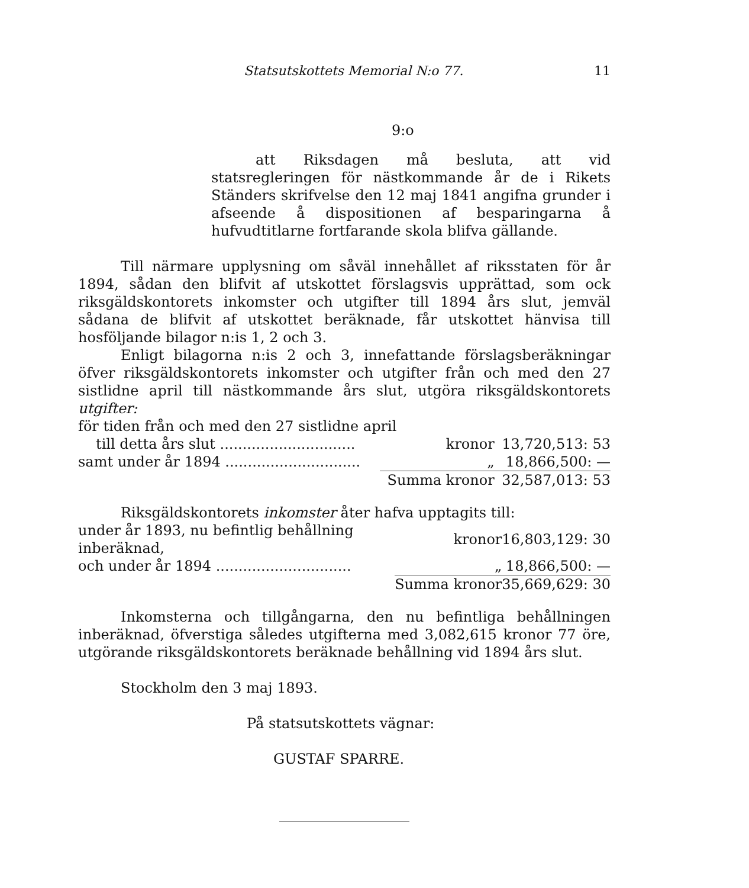Statsutskottets Memorial N:o 77. 11
9:o
att Riksdagen må besluta, att vid statsregleringen för nästkommande år de i Rikets Ständers skrifvelse den 12 maj 1841 angifna grunder i afseende å dispositionen af besparingarna å hufvudtitlarne fortfarande skola blifva gällande.
Till närmare upplysning om såväl innehållet af riksstaten för år 1894, sådan den blifvit af utskottet förslagsvis upprättad, som ock riksgäldskontorets inkomster och utgifter till 1894 års slut, jemväl sådana de blifvit af utskottet beräknade, får utskottet hänvisa till hosföljande bilagor n:is 1, 2 och 3.
Enligt bilagorna n:is 2 och 3, innefattande förslagsberäkningar öfver riksgäldskontorets inkomster och utgifter från och med den 27 sistlidne april till nästkommande års slut, utgöra riksgäldskontorets utgifter:
| för tiden från och med den 27 sistlidne april | | |
| till detta års slut .............................. | kronor | 13,720,513: 53 |
| samt under år 1894 .............................. | „ | 18,866,500: — |
| | Summa kronor | 32,587,013: 53 |
Riksgäldskontorets inkomster åter hafva upptagits till:
| under år 1893, nu befintlig behållning inberäknad, | kronor | 16,803,129: 30 |
| och under år 1894 .............................. | „ | 18,866,500: — |
| | Summa kronor | 35,669,629: 30 |
Inkomsterna och tillgångarna, den nu befintliga behållningen inberäknad, öfverstiga således utgifterna med 3,082,615 kronor 77 öre, utgörande riksgäldskontorets beräknade behållning vid 1894 års slut.
Stockholm den 3 maj 1893.
På statsutskottets vägnar:
GUSTAF SPARRE.